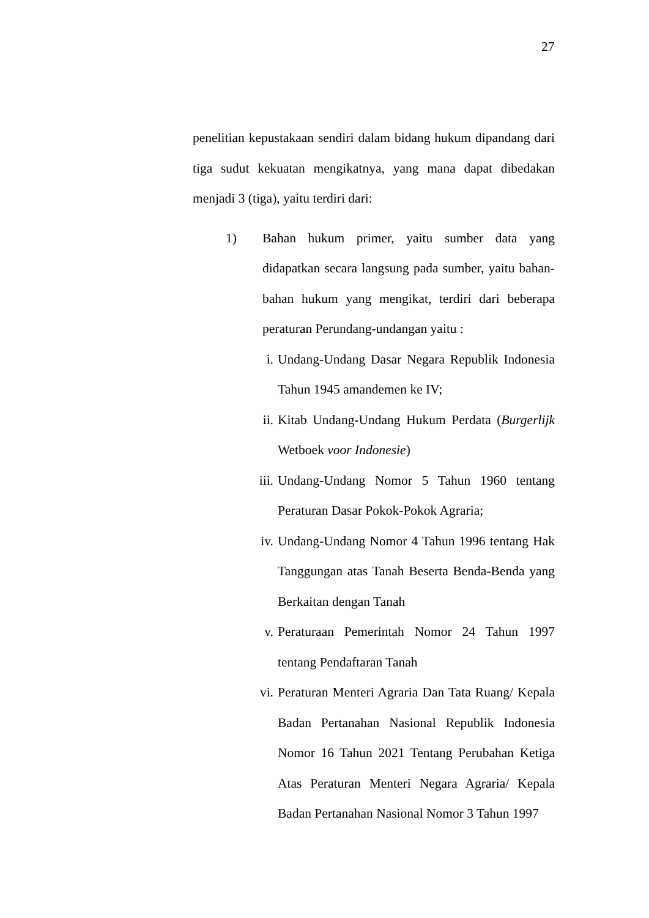27
penelitian kepustakaan sendiri dalam bidang hukum dipandang dari tiga sudut kekuatan mengikatnya, yang mana dapat dibedakan menjadi 3 (tiga), yaitu terdiri dari:
1) Bahan hukum primer, yaitu sumber data yang didapatkan secara langsung pada sumber, yaitu bahan-bahan hukum yang mengikat, terdiri dari beberapa peraturan Perundang-undangan yaitu :
i. Undang-Undang Dasar Negara Republik Indonesia Tahun 1945 amandemen ke IV;
ii. Kitab Undang-Undang Hukum Perdata (Burgerlijk Wetboek voor Indonesie)
iii. Undang-Undang Nomor 5 Tahun 1960 tentang Peraturan Dasar Pokok-Pokok Agraria;
iv. Undang-Undang Nomor 4 Tahun 1996 tentang Hak Tanggungan atas Tanah Beserta Benda-Benda yang Berkaitan dengan Tanah
v. Peraturaan Pemerintah Nomor 24 Tahun 1997 tentang Pendaftaran Tanah
vi. Peraturan Menteri Agraria Dan Tata Ruang/ Kepala Badan Pertanahan Nasional Republik Indonesia Nomor 16 Tahun 2021 Tentang Perubahan Ketiga Atas Peraturan Menteri Negara Agraria/ Kepala Badan Pertanahan Nasional Nomor 3 Tahun 1997